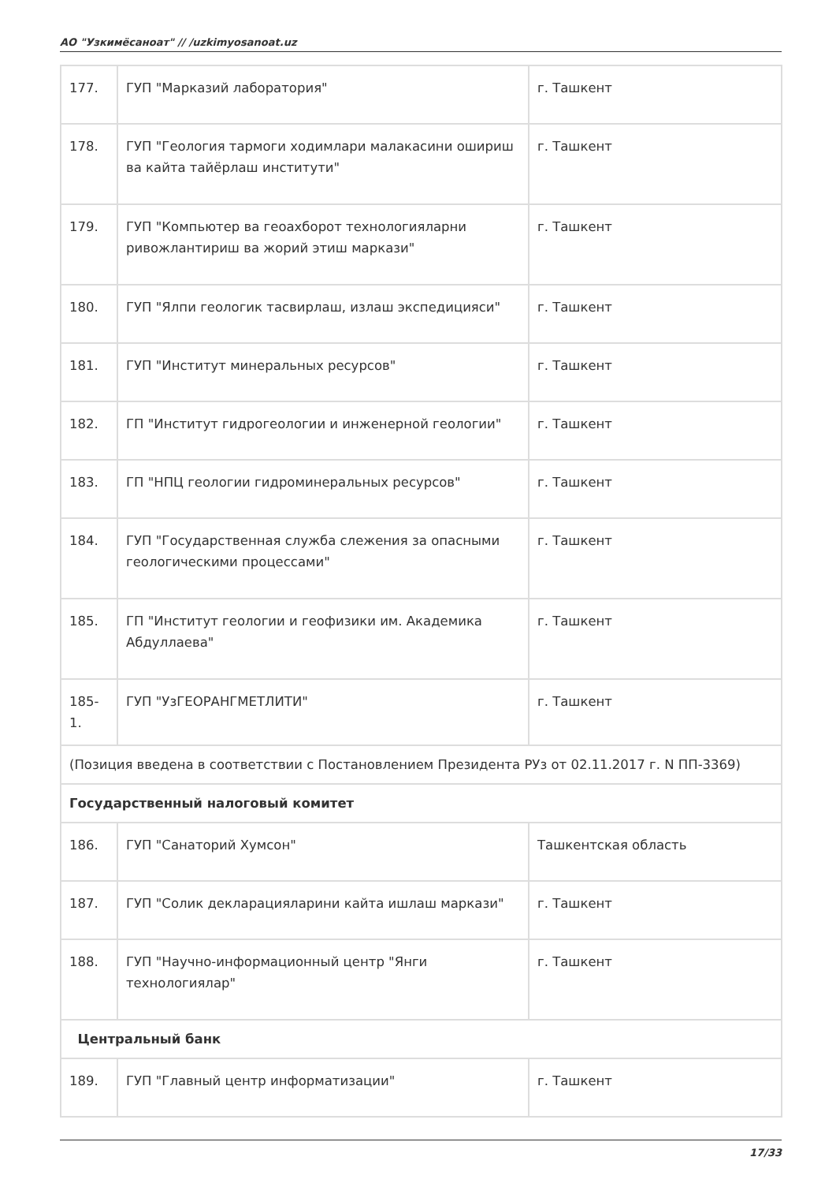АО "Узкимёсаноат" // /uzkimyosanoat.uz
| 177. | ГУП "Марказий лаборатория" | г. Ташкент |
| 178. | ГУП "Геология тармоги ходимлари малакасини ошириш ва кайта тайёрлаш институти" | г. Ташкент |
| 179. | ГУП "Компьютер ва геоахборот технологияларни ривожлантириш ва жорий этиш маркази" | г. Ташкент |
| 180. | ГУП "Ялпи геологик тасвирлаш, излаш экспедицияси" | г. Ташкент |
| 181. | ГУП "Институт минеральных ресурсов" | г. Ташкент |
| 182. | ГП "Институт гидрогеологии и инженерной геологии" | г. Ташкент |
| 183. | ГП "НПЦ геологии гидроминеральных ресурсов" | г. Ташкент |
| 184. | ГУП "Государственная служба слежения за опасными геологическими процессами" | г. Ташкент |
| 185. | ГП "Институт геологии и геофизики им. Академика Абдуллаева" | г. Ташкент |
| 185-1. | ГУП "УзГЕОРАНГМЕТЛИТИ" | г. Ташкент |
| (Позиция введена в соответствии с Постановлением Президента РУз от 02.11.2017 г. N ПП-3369) | | |
| Государственный налоговый комитет | | |
| 186. | ГУП "Санаторий Хумсон" | Ташкентская область |
| 187. | ГУП "Солик декларацияларини кайта ишлаш маркази" | г. Ташкент |
| 188. | ГУП "Научно-информационный центр "Янги технологиялар" | г. Ташкент |
| Центральный банк | | |
| 189. | ГУП "Главный центр информатизации" | г. Ташкент |
17/33